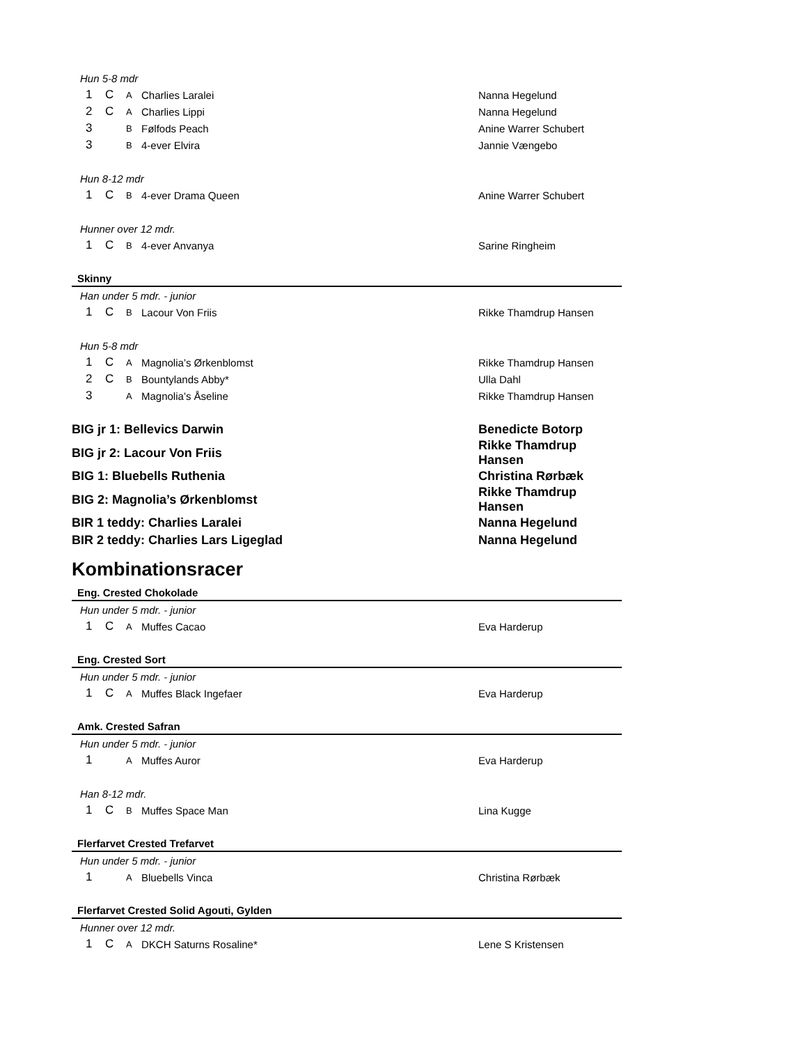| Hun 5-8 mdr | | | | |
| 1 | C | A | Charlies Laralei | Nanna Hegelund |
| 2 | C | A | Charlies Lippi | Nanna Hegelund |
| 3 | | B | Følfods Peach | Anine Warrer Schubert |
| 3 | | B | 4-ever Elvira | Jannie Vængebo |
| Hun 8-12 mdr | | | | |
| 1 | C | B | 4-ever Drama Queen | Anine Warrer Schubert |
| Hunner over 12 mdr. | | | | |
| 1 | C | B | 4-ever Anvanya | Sarine Ringheim |
| Skinny | | | | |
| Han under 5 mdr. - junior | | | | |
| 1 | C | B | Lacour Von Friis | Rikke Thamdrup Hansen |
| Hun 5-8 mdr | | | | |
| 1 | C | A | Magnolia’s Ørkenblomst | Rikke Thamdrup Hansen |
| 2 | C | B | Bountylands Abby* | Ulla Dahl |
| 3 | | A | Magnolia’s Åseline | Rikke Thamdrup Hansen |
| BIG jr 1: Bellevics Darwin | | | | Benedicte Botorp |
| BIG jr 2: Lacour Von Friis | | | | Rikke Thamdrup Hansen |
| BIG 1: Bluebells Ruthenia | | | | Christina Rørbæk |
| BIG 2: Magnolia’s Ørkenblomst | | | | Rikke Thamdrup Hansen |
| BIR 1 teddy: Charlies Laralei | | | | Nanna Hegelund |
| BIR 2 teddy: Charlies Lars Ligeglad | | | | Nanna Hegelund |
Kombinationsracer
| Eng. Crested Chokolade | | | | |
| Hun under 5 mdr. - junior | | | | |
| 1 | C | A | Muffes Cacao | Eva Harderup |
| Eng. Crested Sort | | | | |
| Hun under 5 mdr. - junior | | | | |
| 1 | C | A | Muffes Black Ingefaer | Eva Harderup |
| Amk. Crested Safran | | | | |
| Hun under 5 mdr. - junior | | | | |
| 1 | | A | Muffes Auror | Eva Harderup |
| Han 8-12 mdr. | | | | |
| 1 | C | B | Muffes Space Man | Lina Kugge |
| Flerfarvet Crested Trefarvet | | | | |
| Hun under 5 mdr. - junior | | | | |
| 1 | | A | Bluebells Vinca | Christina Rørbæk |
| Flerfarvet Crested Solid Agouti, Gylden | | | | |
| Hunner over 12 mdr. | | | | |
| 1 | C | A | DKCH Saturns Rosaline* | Lene S Kristensen |